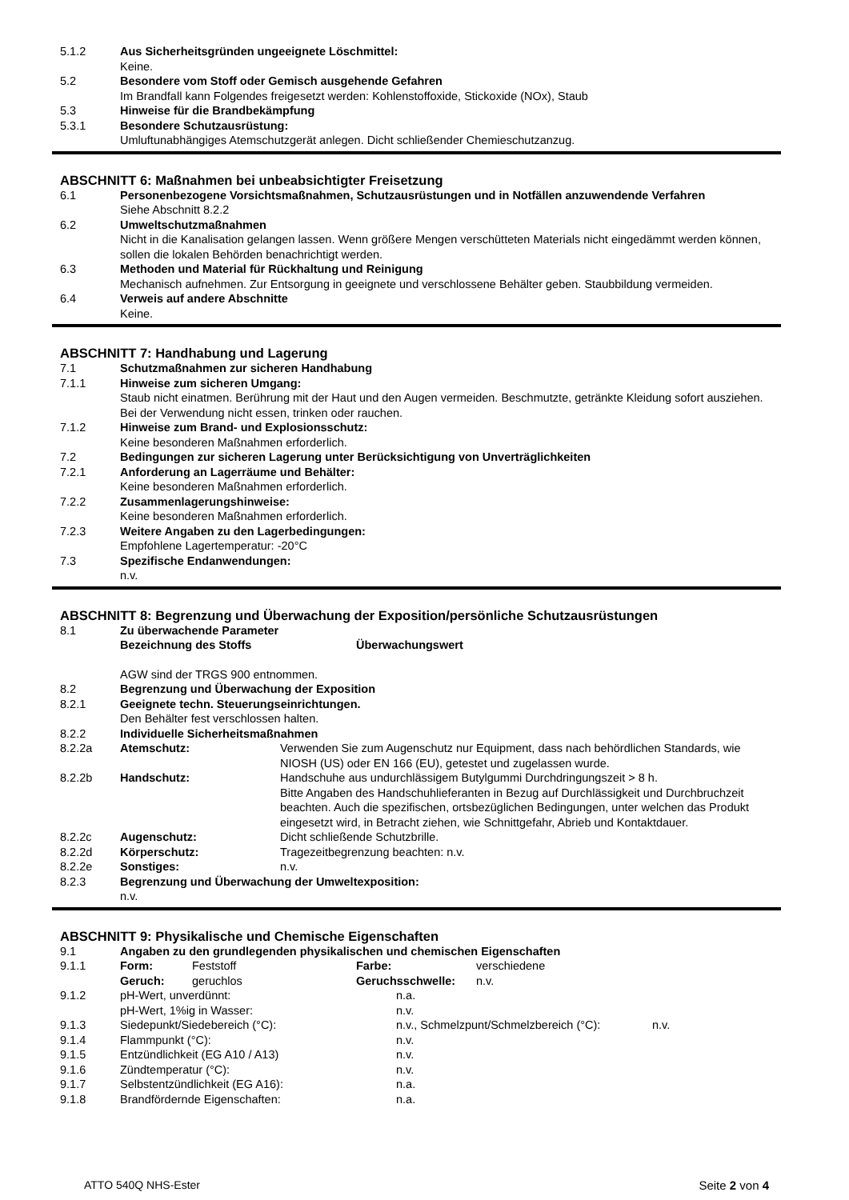5.1.2 Aus Sicherheitsgründen ungeeignete Löschmittel:
Keine.
5.2 Besondere vom Stoff oder Gemisch ausgehende Gefahren
Im Brandfall kann Folgendes freigesetzt werden: Kohlenstoffoxide, Stickoxide (NOx), Staub
5.3 Hinweise für die Brandbekämpfung
5.3.1 Besondere Schutzausrüstung:
Umluftunabhängiges Atemschutzgerät anlegen. Dicht schließender Chemieschutzanzug.
ABSCHNITT 6: Maßnahmen bei unbeabsichtigter Freisetzung
6.1 Personenbezogene Vorsichtsmaßnahmen, Schutzausrüstungen und in Notfällen anzuwendende Verfahren
Siehe Abschnitt 8.2.2
6.2 Umweltschutzmaßnahmen
Nicht in die Kanalisation gelangen lassen. Wenn größere Mengen verschütteten Materials nicht eingedämmt werden können, sollen die lokalen Behörden benachrichtigt werden.
6.3 Methoden und Material für Rückhaltung und Reinigung
Mechanisch aufnehmen. Zur Entsorgung in geeignete und verschlossene Behälter geben. Staubbildung vermeiden.
6.4 Verweis auf andere Abschnitte
Keine.
ABSCHNITT 7: Handhabung und Lagerung
7.1 Schutzmaßnahmen zur sicheren Handhabung
7.1.1 Hinweise zum sicheren Umgang:
Staub nicht einatmen. Berührung mit der Haut und den Augen vermeiden. Beschmutzte, getränkte Kleidung sofort ausziehen. Bei der Verwendung nicht essen, trinken oder rauchen.
7.1.2 Hinweise zum Brand- und Explosionsschutz:
Keine besonderen Maßnahmen erforderlich.
7.2 Bedingungen zur sicheren Lagerung unter Berücksichtigung von Unverträglichkeiten
7.2.1 Anforderung an Lagerräume und Behälter:
Keine besonderen Maßnahmen erforderlich.
7.2.2 Zusammenlagerungshinweise:
Keine besonderen Maßnahmen erforderlich.
7.2.3 Weitere Angaben zu den Lagerbedingungen:
Empfohlene Lagertemperatur: -20°C
7.3 Spezifische Endanwendungen:
n.v.
ABSCHNITT 8: Begrenzung und Überwachung der Exposition/persönliche Schutzausrüstungen
8.1 Zu überwachende Parameter
Bezeichnung des Stoffs Überwachungswert
AGW sind der TRGS 900 entnommen.
8.2 Begrenzung und Überwachung der Exposition
8.2.1 Geeignete techn. Steuerungseinrichtungen.
Den Behälter fest verschlossen halten.
8.2.2 Individuelle Sicherheitsmaßnahmen
8.2.2a Atemschutz: Verwenden Sie zum Augenschutz nur Equipment, dass nach behördlichen Standards, wie NIOSH (US) oder EN 166 (EU), getestet und zugelassen wurde.
8.2.2b Handschutz: Handschuhe aus undurchlässigem Butylgummi Durchdringungszeit > 8 h.
Bitte Angaben des Handschuhlieferanten in Bezug auf Durchlässigkeit und Durchbruchzeit beachten. Auch die spezifischen, ortsbezüglichen Bedingungen, unter welchen das Produkt eingesetzt wird, in Betracht ziehen, wie Schnittgefahr, Abrieb und Kontaktdauer.
8.2.2c Augenschutz: Dicht schließende Schutzbrille.
8.2.2d Körperschutz: Tragezeitbegrenzung beachten: n.v.
8.2.2e Sonstiges: n.v.
8.2.3 Begrenzung und Überwachung der Umweltexposition:
n.v.
ABSCHNITT 9: Physikalische und Chemische Eigenschaften
9.1 Angaben zu den grundlegenden physikalischen und chemischen Eigenschaften
9.1.1 Form: Feststoff Farbe: verschiedene
Geruch: geruchlos Geruchsschwelle: n.v.
9.1.2 pH-Wert, unverdünnt: n.a.
pH-Wert, 1%ig in Wasser: n.v.
9.1.3 Siedepunkt/Siedebereich (°C): n.v., Schmelzpunt/Schmelzbereich (°C): n.v.
9.1.4 Flammpunkt (°C): n.v.
9.1.5 Entzündlichkeit (EG A10 / A13) n.v.
9.1.6 Zündtemperatur (°C): n.v.
9.1.7 Selbstentzündlichkeit (EG A16): n.a.
9.1.8 Brandfördernde Eigenschaften: n.a.
ATTO 540Q NHS-Ester Seite 2 von 4